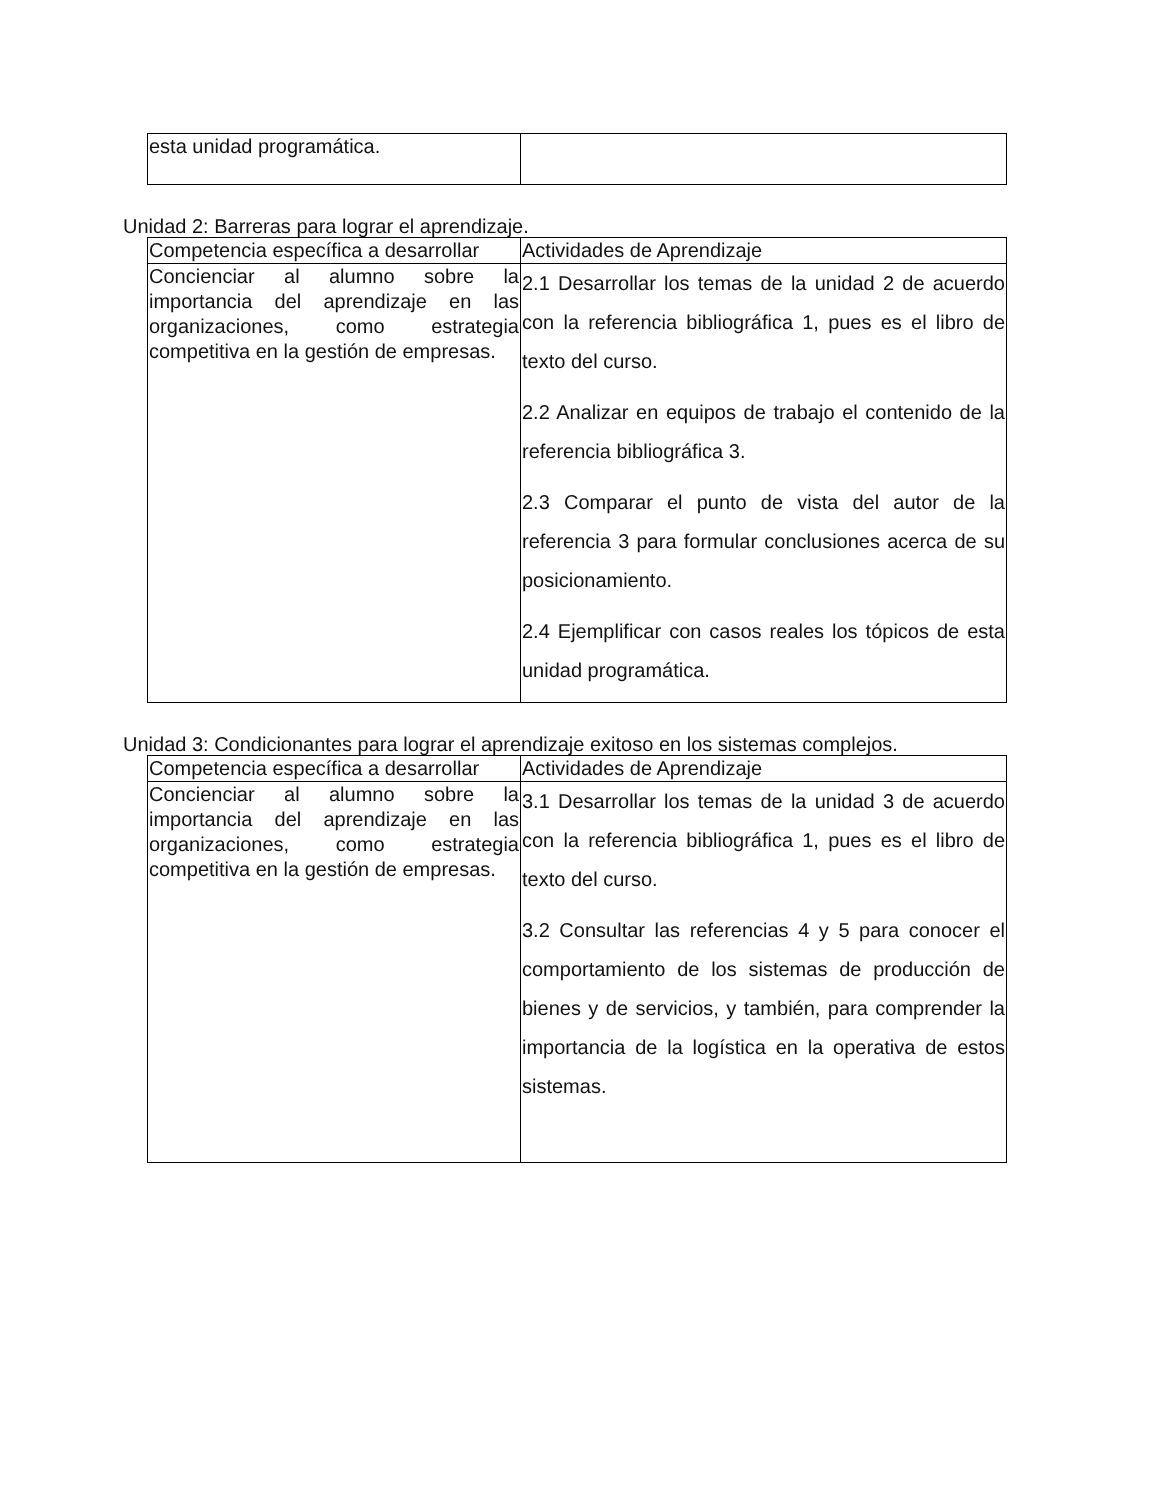| esta unidad programática. | |
Unidad 2: Barreras para lograr el aprendizaje.
| Competencia específica a desarrollar | Actividades de Aprendizaje |
| Concienciar al alumno sobre la importancia del aprendizaje en las organizaciones, como estrategia competitiva en la gestión de empresas. | 2.1 Desarrollar los temas de la unidad 2 de acuerdo con la referencia bibliográfica 1, pues es el libro de texto del curso. 2.2 Analizar en equipos de trabajo el contenido de la referencia bibliográfica 3. 2.3 Comparar el punto de vista del autor de la referencia 3 para formular conclusiones acerca de su posicionamiento. 2.4 Ejemplificar con casos reales los tópicos de esta unidad programática. |
Unidad 3: Condicionantes para lograr el aprendizaje exitoso en los sistemas complejos.
| Competencia específica a desarrollar | Actividades de Aprendizaje |
| Concienciar al alumno sobre la importancia del aprendizaje en las organizaciones, como estrategia competitiva en la gestión de empresas. | 3.1 Desarrollar los temas de la unidad 3 de acuerdo con la referencia bibliográfica 1, pues es el libro de texto del curso. 3.2 Consultar las referencias 4 y 5 para conocer el comportamiento de los sistemas de producción de bienes y de servicios, y también, para comprender la importancia de la logística en la operativa de estos sistemas. |